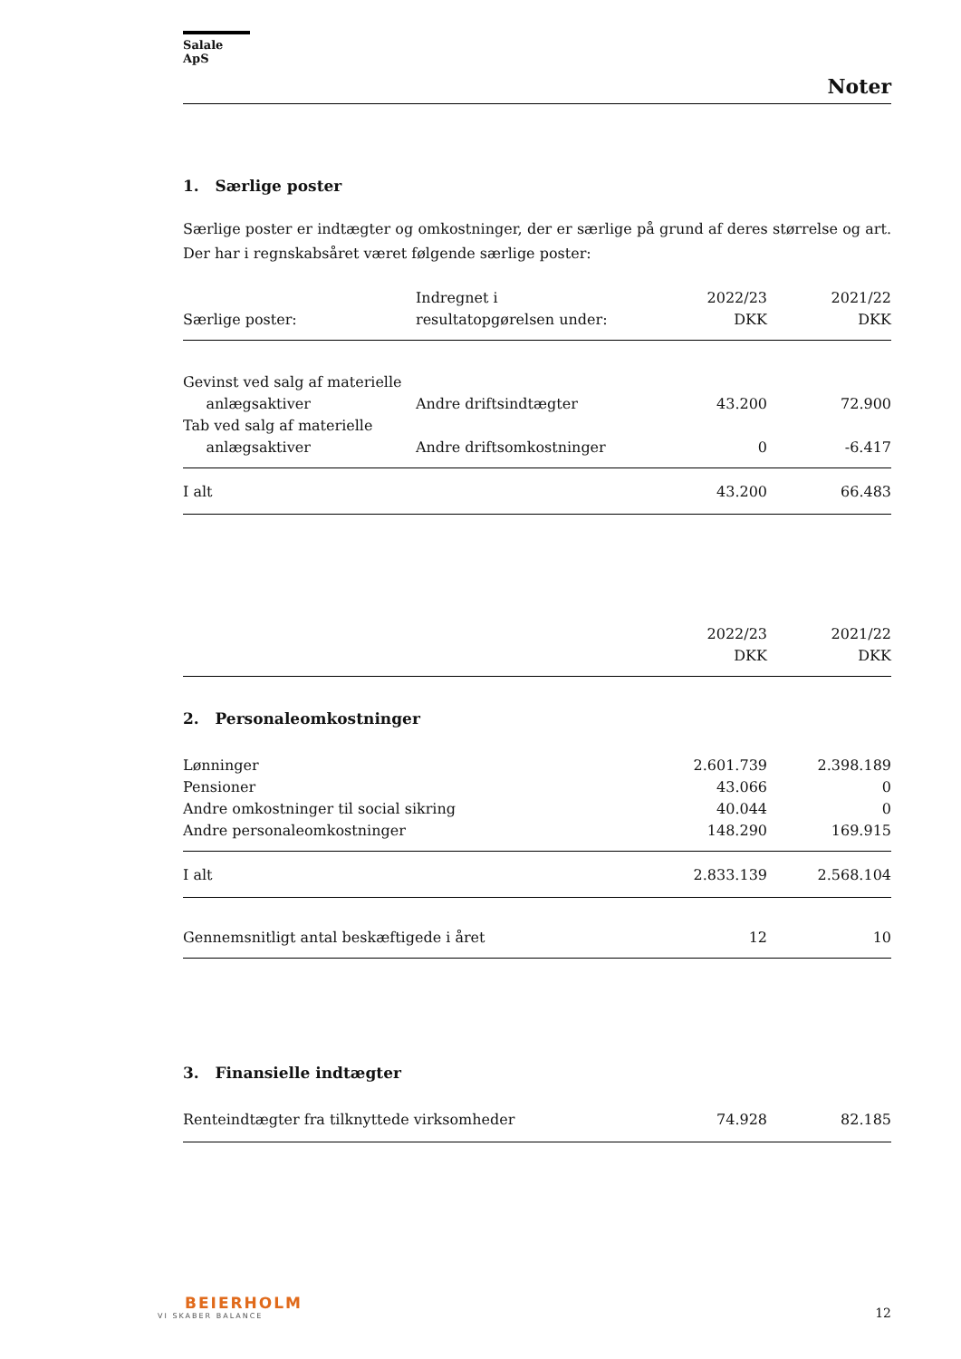Salale ApS
Noter
1. Særlige poster
Særlige poster er indtægter og omkostninger, der er særlige på grund af deres størrelse og art. Der har i regnskabsåret været følgende særlige poster:
| Særlige poster: | Indregnet i resultatopgørelsen under: | 2022/23 DKK | 2021/22 DKK |
| --- | --- | --- | --- |
| Gevinst ved salg af materielle anlægsaktiver | Andre driftsindtægter | 43.200 | 72.900 |
| Tab ved salg af materielle anlægsaktiver | Andre driftsomkostninger | 0 | -6.417 |
| I alt | | 43.200 | 66.483 |
| | 2022/23 DKK | 2021/22 DKK |
2. Personaleomkostninger
| Lønninger | 2.601.739 | 2.398.189 |
| Pensioner | 43.066 | 0 |
| Andre omkostninger til social sikring | 40.044 | 0 |
| Andre personaleomkostninger | 148.290 | 169.915 |
| I alt | 2.833.139 | 2.568.104 |
| Gennemsnitligt antal beskæftigede i året | 12 | 10 |
3. Finansielle indtægter
| Renteindtægter fra tilknyttede virksomheder | 74.928 | 82.185 |
BEIERHOLM
VI SKABER BALANCE
12